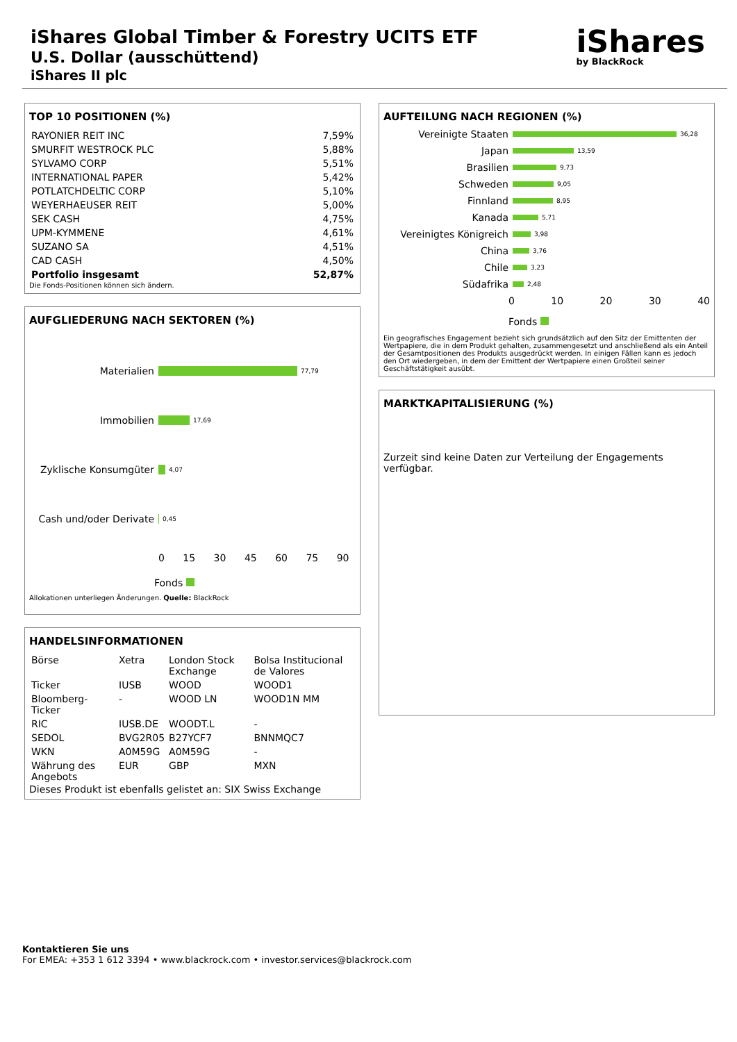iShares Global Timber & Forestry UCITS ETF
U.S. Dollar (ausschüttend)
iShares II plc
iShares
by BlackRock
TOP 10 POSITIONEN (%)
| RAYONIER REIT INC | 7,59% |
| SMURFIT WESTROCK PLC | 5,88% |
| SYLVAMO CORP | 5,51% |
| INTERNATIONAL PAPER | 5,42% |
| POTLATCHDELTIC CORP | 5,10% |
| WEYERHAEUSER REIT | 5,00% |
| SEK CASH | 4,75% |
| UPM-KYMMENE | 4,61% |
| SUZANO SA | 4,51% |
| CAD CASH | 4,50% |
| Portfolio insgesamt | 52,87% |
Die Fonds-Positionen können sich ändern.
AUFGLIEDERUNG NACH SEKTOREN (%)
Materialien 77,79
Immobilien 17,69
Zyklische Konsumgüter 4,07
Cash und/oder Derivate 0,45
0 15 30 45 60 75 90
Fonds
Allokationen unterliegen Änderungen. Quelle: BlackRock
HANDELSINFORMATIONEN
| Börse | Xetra | London Stock Exchange | Bolsa Institucional de Valores |
| Ticker | IUSB | WOOD | WOOD1 |
| Bloomberg-Ticker | - | WOOD LN | WOOD1N MM |
| RIC | IUSB.DE | WOODT.L | - |
| SEDOL | BVG2R05 | B27YCF7 | BNNMQC7 |
| WKN | A0M59G | A0M59G | - |
| Währung des Angebots | EUR | GBP | MXN |
Dieses Produkt ist ebenfalls gelistet an: SIX Swiss Exchange
AUFTEILUNG NACH REGIONEN (%)
Vereinigte Staaten 36,28
Japan 13,59
Brasilien 9,73
Schweden 9,05
Finnland 8,95
Kanada 5,71
Vereinigtes Königreich 3,98
China 3,76
Chile 3,23
Südafrika 2,48
0 10 20 30 40
Fonds
Ein geografisches Engagement bezieht sich grundsätzlich auf den Sitz der Emittenten der Wertpapiere, die in dem Produkt gehalten, zusammengesetzt und anschließend als ein Anteil der Gesamtpositionen des Produkts ausgedrückt werden. In einigen Fällen kann es jedoch den Ort wiedergeben, in dem der Emittent der Wertpapiere einen Großteil seiner Geschäftstätigkeit ausübt.
MARKTKAPITALISIERUNG (%)
Zurzeit sind keine Daten zur Verteilung der Engagements verfügbar.
Kontaktieren Sie uns
For EMEA: +353 1 612 3394 • www.blackrock.com • investor.services@blackrock.com